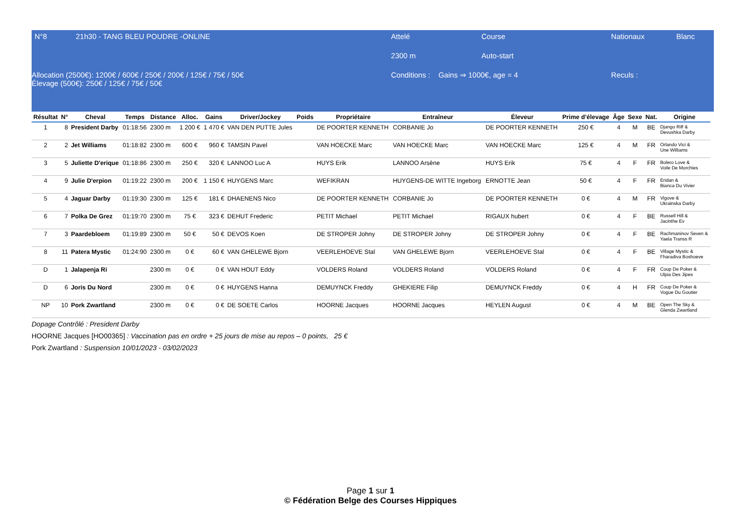| N°8 | 21h30 - TANG BLEU POUDRE -ONLINE | Attelé | Course | | Nationaux | Blanc |
| | | 2300 m | Auto-start | | | |
| Allocation (2500€): 1200€ / 600€ / 250€ / 200€ / 125€ / 75€ / 50€ Élevage (500€): 250€ / 125€ / 75€ / 50€ | | Conditions : Gains ⇒ 1000€, age = 4 | | | Reculs : | |
| Résultat | N° | Cheval | Temps | Distance | Alloc. | Gains | Driver/Jockey | Poids | Propriétaire | Entraîneur | Éleveur | Prime d’élevage | Âge | Sexe | Nat. | Origine |
| --- | --- | --- | --- | --- | --- | --- | --- | --- | --- | --- | --- | --- | --- | --- | --- | --- |
| 1 | 8 | President Darby | 01:18:56 | 2300 m | 1 200 € | 1 470 € | VAN DEN PUTTE Jules | | DE POORTER KENNETH | CORBANIE Jo | DE POORTER KENNETH | 250 € | 4 | M | BE | Django Riff & Devushka Darby |
| 2 | 2 | Jet Williams | 01:18:82 | 2300 m | 600 € | 960 € | TAMSIN Pavel | | VAN HOECKE Marc | VAN HOECKE Marc | VAN HOECKE Marc | 125 € | 4 | M | FR | Orlando Vici & Une Williams |
| 3 | 5 | Juliette D'erique | 01:18:86 | 2300 m | 250 € | 320 € | LANNOO Luc A | | HUYS Erik | LANNOO Arsène | HUYS Erik | 75 € | 4 | F | FR | Bolero Love & Voile De Morchies |
| 4 | 9 | Julie D'erpion | 01:19:22 | 2300 m | 200 € | 1 150 € | HUYGENS Marc | | WEFIKRAN | HUYGENS-DE WITTE Ingeborg | ERNOTTE Jean | 50 € | 4 | F | FR | Eridan & Bianca Du Vivier |
| 5 | 4 | Jaguar Darby | 01:19:30 | 2300 m | 125 € | 181 € | DHAENENS Nico | | DE POORTER KENNETH | CORBANIE Jo | DE POORTER KENNETH | 0 € | 4 | M | FR | Vigove & Ukrainska Darby |
| 6 | 7 | Polka De Grez | 01:19:70 | 2300 m | 75 € | 323 € | DEHUT Frederic | | PETIT Michael | PETIT Michael | RIGAUX hubert | 0 € | 4 | F | BE | Russell Hill & Jacinthe Ev |
| 7 | 3 | Paardebloem | 01:19:89 | 2300 m | 50 € | 50 € | DEVOS Koen | | DE STROPER Johny | DE STROPER Johny | DE STROPER Johny | 0 € | 4 | F | BE | Rachmaninov Seven & Yaela Transs R |
| 8 | 11 | Patera Mystic | 01:24:90 | 2300 m | 0 € | 60 € | VAN GHELEWE Bjorn | | VEERLEHOEVE Stal | VAN GHELEWE Bjorn | VEERLEHOEVE Stal | 0 € | 4 | F | BE | Village Mystic & Fharadiva Boshoeve |
| D | 1 | Jalapenja Ri | | 2300 m | 0 € | 0 € | VAN HOUT Eddy | | VOLDERS Roland | VOLDERS Roland | VOLDERS Roland | 0 € | 4 | F | FR | Coup De Poker & Ulpia Des Jipes |
| D | 6 | Joris Du Nord | | 2300 m | 0 € | 0 € | HUYGENS Hanna | | DEMUYNCK Freddy | GHEKIERE Filip | DEMUYNCK Freddy | 0 € | 4 | H | FR | Coup De Poker & Vogue Du Goutier |
| NP | 10 | Pork Zwartland | | 2300 m | 0 € | 0 € | DE SOETE Carlos | | HOORNE Jacques | HOORNE Jacques | HEYLEN August | 0 € | 4 | M | BE | Open The Sky & Glenda Zwartland |
Dopage Contrôlé : President Darby
HOORNE Jacques [HO00365] : Vaccination pas en ordre + 25 jours de mise au repos – 0 points, 25 €
Pork Zwartland : Suspension 10/01/2023 - 03/02/2023
Page 1 sur 1
© Fédération Belge des Courses Hippiques